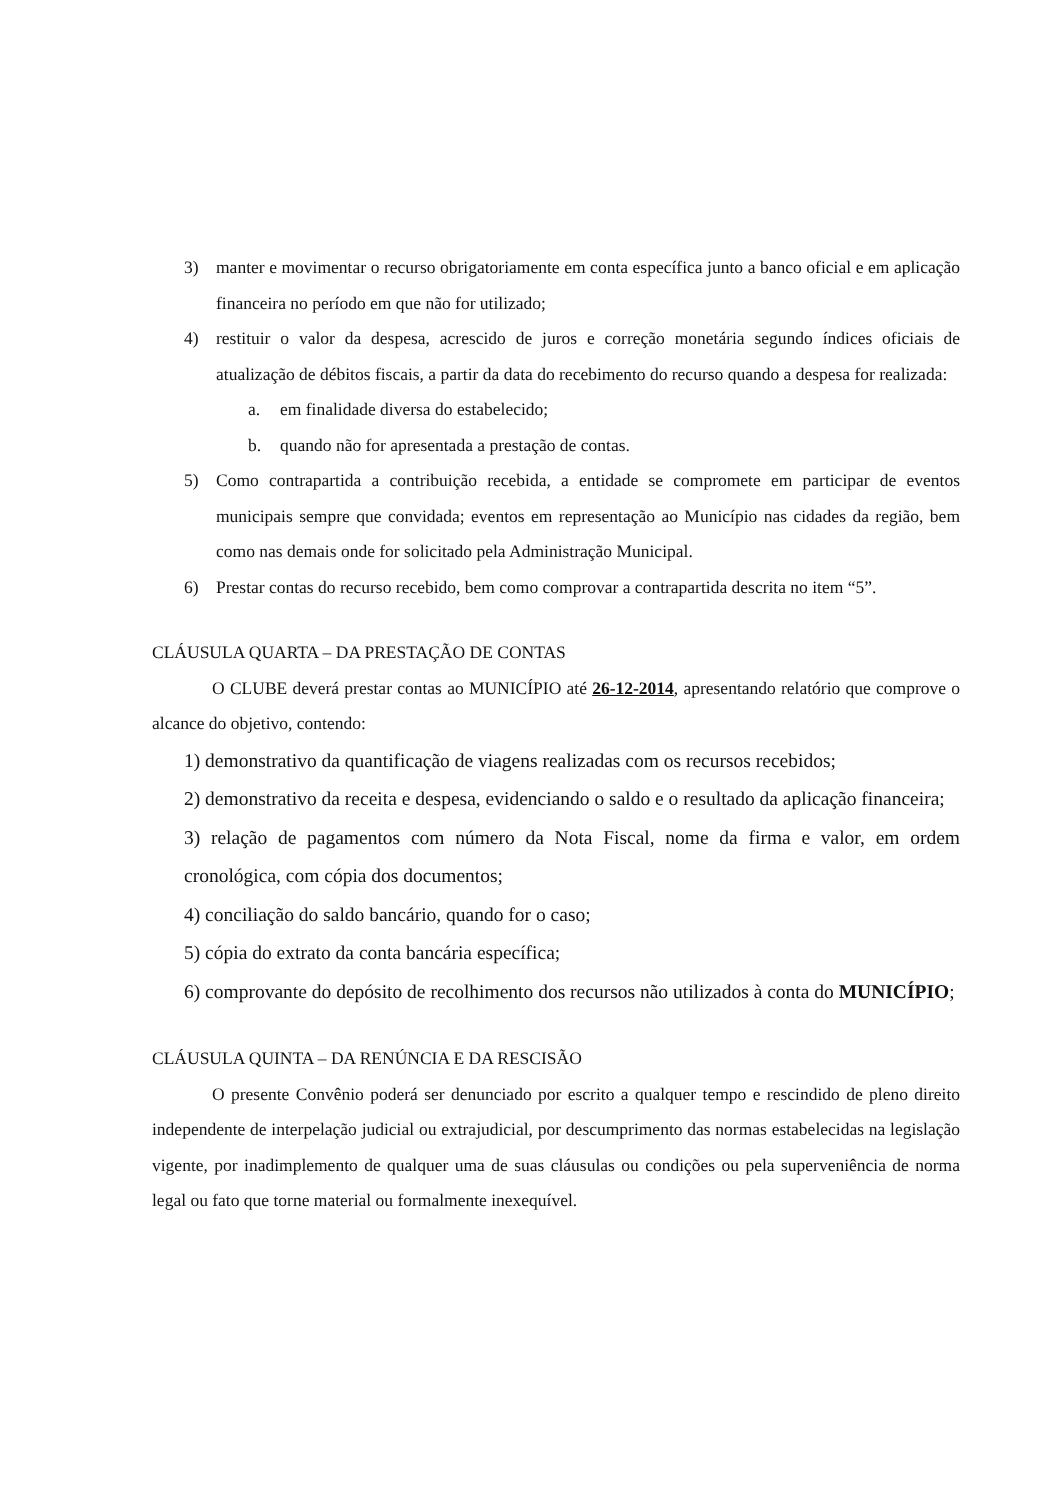3) manter e movimentar o recurso obrigatoriamente em conta específica junto a banco oficial e em aplicação financeira no período em que não for utilizado;
4) restituir o valor da despesa, acrescido de juros e correção monetária segundo índices oficiais de atualização de débitos fiscais, a partir da data do recebimento do recurso quando a despesa for realizada:
a. em finalidade diversa do estabelecido;
b. quando não for apresentada a prestação de contas.
5) Como contrapartida a contribuição recebida, a entidade se compromete em participar de eventos municipais sempre que convidada; eventos em representação ao Município nas cidades da região, bem como nas demais onde for solicitado pela Administração Municipal.
6) Prestar contas do recurso recebido, bem como comprovar a contrapartida descrita no item “5”.
CLÁUSULA QUARTA – DA PRESTAÇÃO DE CONTAS
O CLUBE deverá prestar contas ao MUNICÍPIO até 26-12-2014, apresentando relatório que comprove o alcance do objetivo, contendo:
1) demonstrativo da quantificação de viagens realizadas com os recursos recebidos;
2) demonstrativo da receita e despesa, evidenciando o saldo e o resultado da aplicação financeira;
3) relação de pagamentos com número da Nota Fiscal, nome da firma e valor, em ordem cronológica, com cópia dos documentos;
4) conciliação do saldo bancário, quando for o caso;
5) cópia do extrato da conta bancária específica;
6) comprovante do depósito de recolhimento dos recursos não utilizados à conta do MUNICÍPIO;
CLÁUSULA QUINTA – DA RENÚNCIA E DA RESCISÃO
O presente Convênio poderá ser denunciado por escrito a qualquer tempo e rescindido de pleno direito independente de interpelação judicial ou extrajudicial, por descumprimento das normas estabelecidas na legislação vigente, por inadimplemento de qualquer uma de suas cláusulas ou condições ou pela superveniência de norma legal ou fato que torne material ou formalmente inexequível.